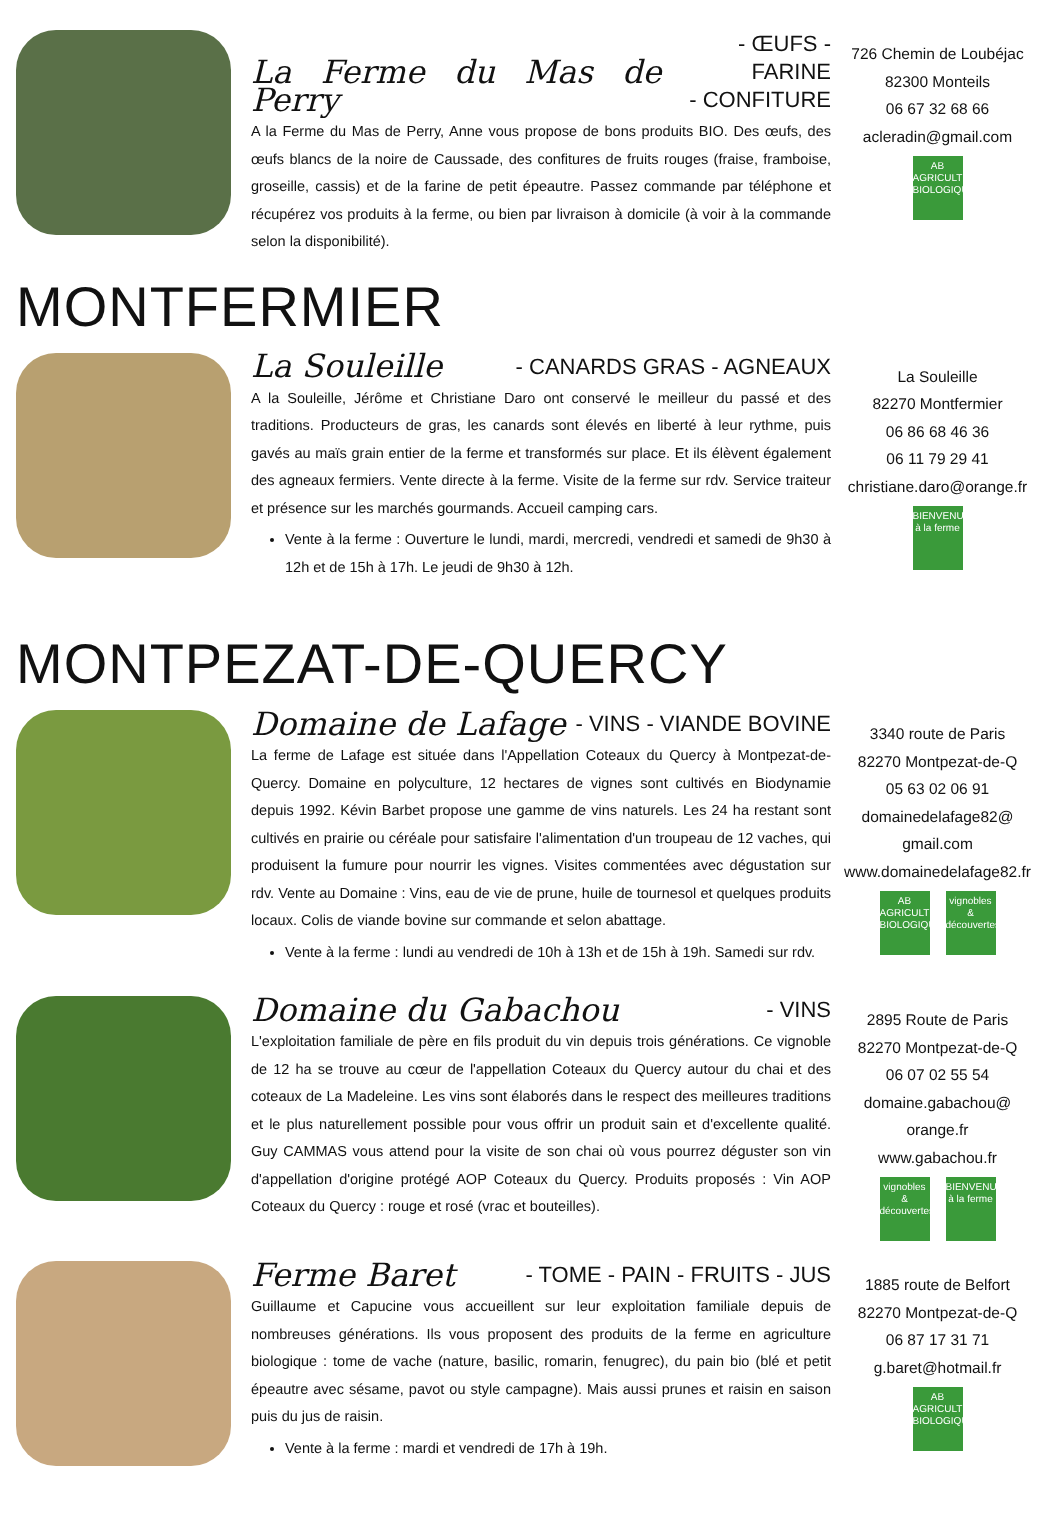La Ferme du Mas de Perry - ŒUFS - FARINE
- CONFITURE
A la Ferme du Mas de Perry, Anne vous propose de bons produits BIO. Des œufs, des œufs blancs de la noire de Caussade, des confitures de fruits rouges (fraise, framboise, groseille, cassis) et de la farine de petit épeautre. Passez commande par téléphone et récupérez vos produits à la ferme, ou bien par livraison à domicile (à voir à la commande selon la disponibilité).
726 Chemin de Loubéjac
82300 Monteils
06 67 32 68 66
acleradin@gmail.com
AB
AGRICULTURE BIOLOGIQUE
MONTFERMIER
La Souleille - CANARDS GRAS - AGNEAUX
A la Souleille, Jérôme et Christiane Daro ont conservé le meilleur du passé et des traditions. Producteurs de gras, les canards sont élevés en liberté à leur rythme, puis gavés au maïs grain entier de la ferme et transformés sur place. Et ils élèvent également des agneaux fermiers. Vente directe à la ferme. Visite de la ferme sur rdv. Service traiteur et présence sur les marchés gourmands. Accueil camping cars.
Vente à la ferme : Ouverture le lundi, mardi, mercredi, vendredi et samedi de 9h30 à 12h et de 15h à 17h. Le jeudi de 9h30 à 12h.
La Souleille
82270 Montfermier
06 86 68 46 36
06 11 79 29 41
christiane.daro@orange.fr
BIENVENUE à la ferme
MONTPEZAT-DE-QUERCY
Domaine de Lafage - VINS - VIANDE BOVINE
La ferme de Lafage est située dans l'Appellation Coteaux du Quercy à Montpezat-de-Quercy. Domaine en polyculture, 12 hectares de vignes sont cultivés en Biodynamie depuis 1992. Kévin Barbet propose une gamme de vins naturels. Les 24 ha restant sont cultivés en prairie ou céréale pour satisfaire l'alimentation d'un troupeau de 12 vaches, qui produisent la fumure pour nourrir les vignes. Visites commentées avec dégustation sur rdv. Vente au Domaine : Vins, eau de vie de prune, huile de tournesol et quelques produits locaux. Colis de viande bovine sur commande et selon abattage.
Vente à la ferme : lundi au vendredi de 10h à 13h et de 15h à 19h. Samedi sur rdv.
3340 route de Paris
82270 Montpezat-de-Q
05 63 02 06 91
domainedelafage82@
gmail.com
www.domainedelafage82.fr
AB
AGRICULTURE BIOLOGIQUE vignobles & découvertes
Domaine du Gabachou - VINS
L'exploitation familiale de père en fils produit du vin depuis trois générations. Ce vignoble de 12 ha se trouve au cœur de l'appellation Coteaux du Quercy autour du chai et des coteaux de La Madeleine. Les vins sont élaborés dans le respect des meilleures traditions et le plus naturellement possible pour vous offrir un produit sain et d'excellente qualité. Guy CAMMAS vous attend pour la visite de son chai où vous pourrez déguster son vin d'appellation d'origine protégé AOP Coteaux du Quercy. Produits proposés : Vin AOP Coteaux du Quercy : rouge et rosé (vrac et bouteilles).
2895 Route de Paris
82270 Montpezat-de-Q
06 07 02 55 54
domaine.gabachou@
orange.fr
www.gabachou.fr
vignobles & découvertes BIENVENUE à la ferme
Ferme Baret - TOME - PAIN - FRUITS - JUS
Guillaume et Capucine vous accueillent sur leur exploitation familiale depuis de nombreuses générations. Ils vous proposent des produits de la ferme en agriculture biologique : tome de vache (nature, basilic, romarin, fenugrec), du pain bio (blé et petit épeautre avec sésame, pavot ou style campagne). Mais aussi prunes et raisin en saison puis du jus de raisin.
Vente à la ferme : mardi et vendredi de 17h à 19h.
1885 route de Belfort
82270 Montpezat-de-Q
06 87 17 31 71
g.baret@hotmail.fr
AB
AGRICULTURE BIOLOGIQUE